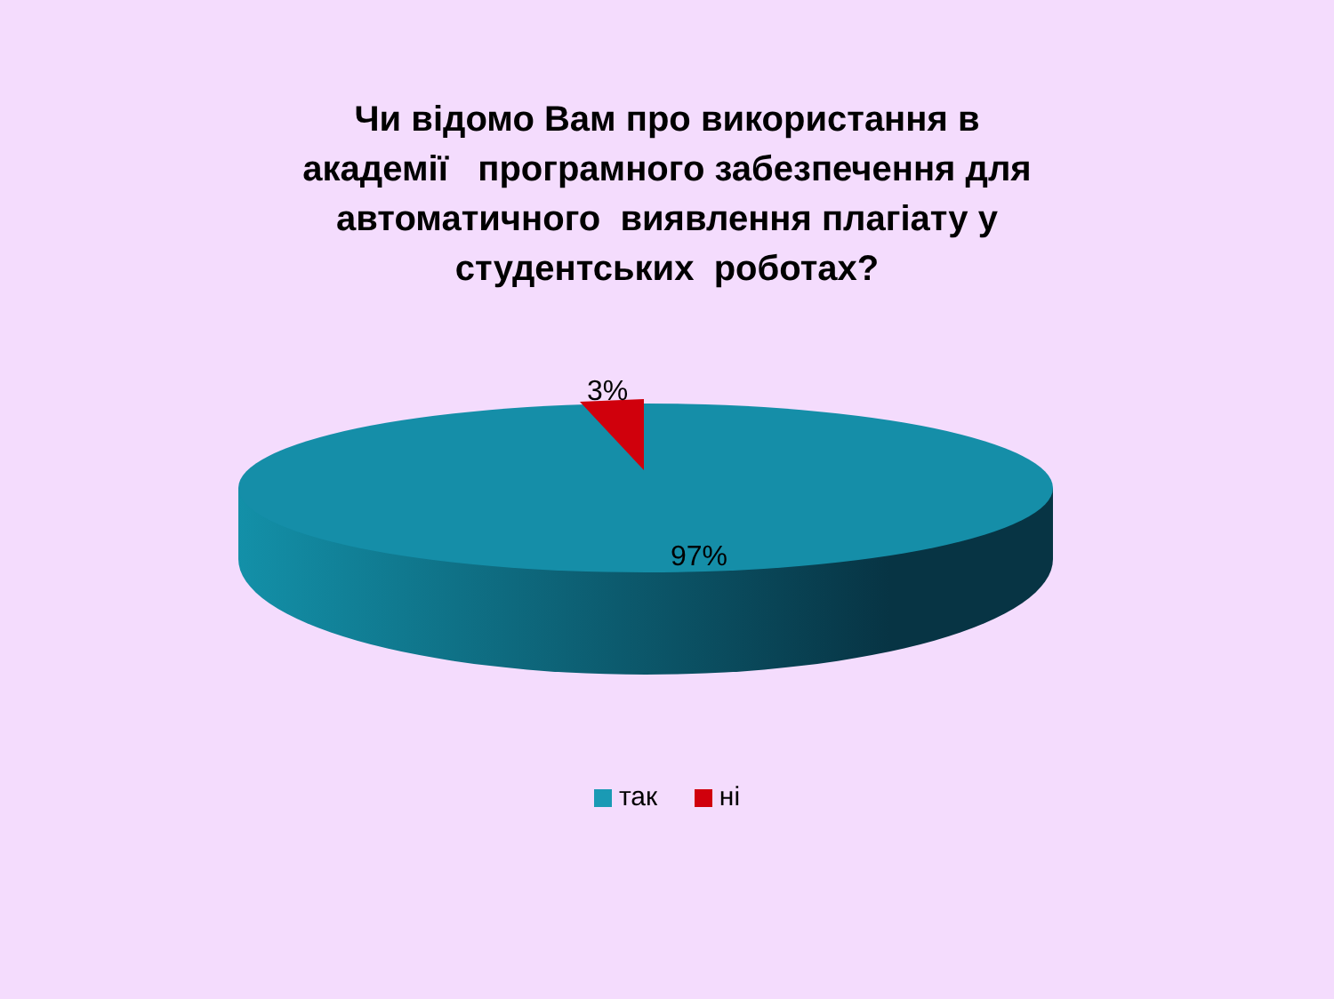Чи відомо Вам про використання в
академії програмного забезпечення для
автоматичного виявлення плагіату у
студентських роботах?
3%
97%
так ні